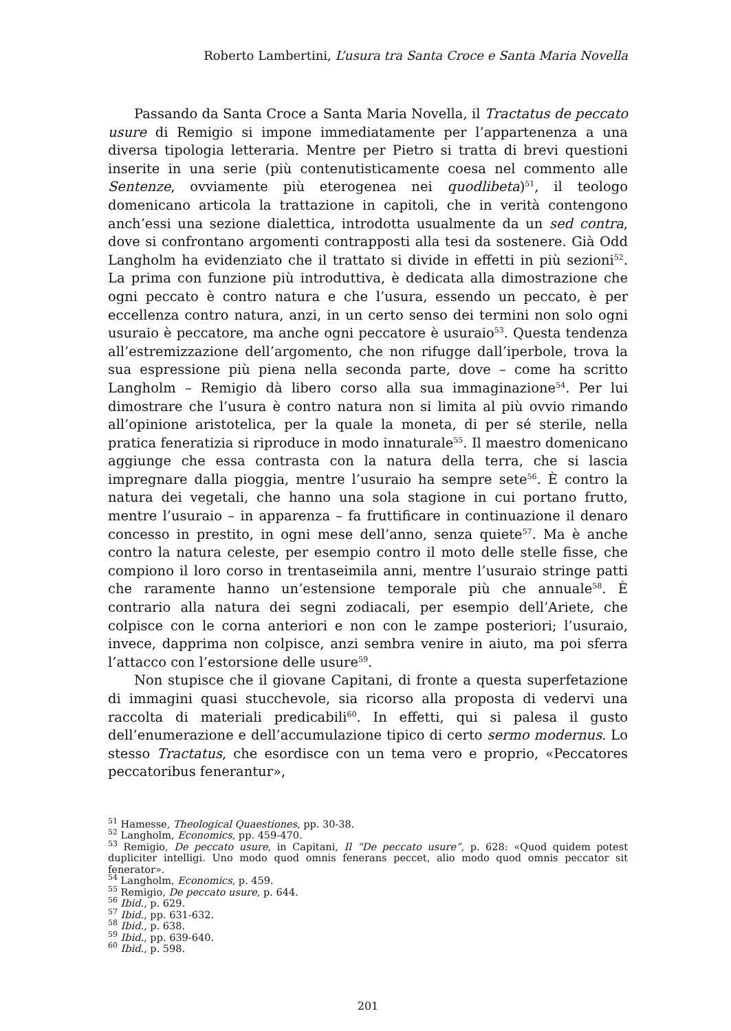Roberto Lambertini, L’usura tra Santa Croce e Santa Maria Novella
Passando da Santa Croce a Santa Maria Novella, il Tractatus de peccato usure di Remigio si impone immediatamente per l’appartenenza a una diversa tipologia letteraria. Mentre per Pietro si tratta di brevi questioni inserite in una serie (più contenutisticamente coesa nel commento alle Sentenze, ovviamente più eterogenea nei quodlibeta)<sup>51</sup>, il teologo domenicano articola la trattazione in capitoli, che in verità contengono anch’essi una sezione dialettica, introdotta usualmente da un sed contra, dove si confrontano argomenti contrapposti alla tesi da sostenere. Già Odd Langholm ha evidenziato che il trattato si divide in effetti in più sezioni<sup>52</sup>. La prima con funzione più introduttiva, è dedicata alla dimostrazione che ogni peccato è contro natura e che l’usura, essendo un peccato, è per eccellenza contro natura, anzi, in un certo senso dei termini non solo ogni usuraio è peccatore, ma anche ogni peccatore è usuraio<sup>53</sup>. Questa tendenza all’estremizzazione dell’argomento, che non rifugge dall’iperbole, trova la sua espressione più piena nella seconda parte, dove – come ha scritto Langholm – Remigio dà libero corso alla sua immaginazione<sup>54</sup>. Per lui dimostrare che l’usura è contro natura non si limita al più ovvio rimando all’opinione aristotelica, per la quale la moneta, di per sé sterile, nella pratica feneratizia si riproduce in modo innaturale<sup>55</sup>. Il maestro domenicano aggiunge che essa contrasta con la natura della terra, che si lascia impregnare dalla pioggia, mentre l’usuraio ha sempre sete<sup>56</sup>. È contro la natura dei vegetali, che hanno una sola stagione in cui portano frutto, mentre l’usuraio – in apparenza – fa fruttificare in continuazione il denaro concesso in prestito, in ogni mese dell’anno, senza quiete<sup>57</sup>. Ma è anche contro la natura celeste, per esempio contro il moto delle stelle fisse, che compiono il loro corso in trentaseimila anni, mentre l’usuraio stringe patti che raramente hanno un’estensione temporale più che annuale<sup>58</sup>. È contrario alla natura dei segni zodiacali, per esempio dell’Ariete, che colpisce con le corna anteriori e non con le zampe posteriori; l’usuraio, invece, dapprima non colpisce, anzi sembra venire in aiuto, ma poi sferra l’attacco con l’estorsione delle usure<sup>59</sup>.
Non stupisce che il giovane Capitani, di fronte a questa superfetazione di immagini quasi stucchevole, sia ricorso alla proposta di vedervi una raccolta di materiali predicabili<sup>60</sup>. In effetti, qui si palesa il gusto dell’enumerazione e dell’accumulazione tipico di certo sermo modernus. Lo stesso Tractatus, che esordisce con un tema vero e proprio, «Peccatores peccatoribus fenerantur»,
<sup>51</sup> Hamesse, Theological Quaestiones, pp. 30-38.
<sup>52</sup> Langholm, Economics, pp. 459-470.
<sup>53</sup> Remigio, De peccato usure, in Capitani, Il “De peccato usure”, p. 628: «Quod quidem potest dupliciter intelligi. Uno modo quod omnis fenerans peccet, alio modo quod omnis peccator sit fenerator».
<sup>54</sup> Langholm, Economics, p. 459.
<sup>55</sup> Remigio, De peccato usure, p. 644.
<sup>56</sup> Ibid., p. 629.
<sup>57</sup> Ibid., pp. 631-632.
<sup>58</sup> Ibid., p. 638.
<sup>59</sup> Ibid., pp. 639-640.
<sup>60</sup> Ibid., p. 598.
201